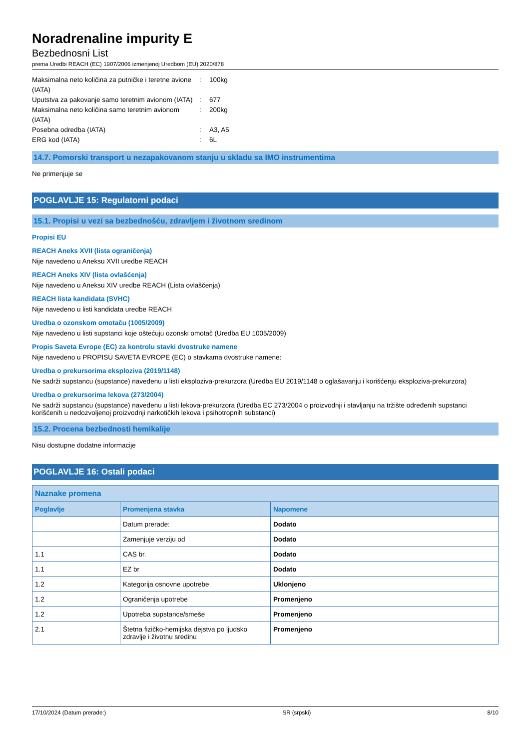Noradrenaline impurity E
Bezbednosni List
prema Uredbi REACH (EC) 1907/2006 izmenjenoj Uredbom (EU) 2020/878
Maksimalna neto količina za putničke i teretne avione (IATA)
: 100kg
Uputstva za pakovanje samo teretnim avionom (IATA)
: 677
Maksimalna neto količina samo teretnim avionom (IATA)
: 200kg
Posebna odredba (IATA) : A3, A5
ERG kod (IATA) : 6L
14.7. Pomorski transport u nezapakovanom stanju u skladu sa IMO instrumentima
Ne primenjuje se
POGLAVLJE 15: Regulatorni podaci
15.1. Propisi u vezi sa bezbednošću, zdravljem i životnom sredinom
Propisi EU
REACH Aneks XVII (lista ograničenja)
Nije navedeno u Aneksu XVII uredbe REACH
REACH Aneks XIV (lista ovlašćenja)
Nije navedeno u Aneksu XIV uredbe REACH (Lista ovlašćenja)
REACH lista kandidata (SVHC)
Nije navedeno u listi kandidata uredbe REACH
Uredba o ozonskom omotaču (1005/2009)
Nije navedeno u listi supstanci koje oštećuju ozonski omotač (Uredba EU 1005/2009)
Propis Saveta Evrope (EC) za kontrolu stavki dvostruke namene
Nije navedeno u PROPISU SAVETA EVROPE (EC) o stavkama dvostruke namene:
Uredba o prekursorima eksploziva (2019/1148)
Ne sadrži supstancu (supstance) navedenu u listi eksploziva-prekurzora (Uredba EU 2019/1148 o oglašavanju i korišćenju eksploziva-prekurzora)
Uredba o prekursorima lekova (273/2004)
Ne sadrži supstancu (supstance) navedenu u listi lekova-prekurzora (Uredba EC 273/2004 o proizvodnji i stavljanju na tržište određenih supstanci korišćenih u nedozvoljenoj proizvodnji narkotičkih lekova i psihotropnih substanci)
15.2. Procena bezbednosti hemikalije
Nisu dostupne dodatne informacije
POGLAVLJE 16: Ostali podaci
| Naznake promena | | |
| --- | --- | --- |
| Poglavlje | Promenjena stavka | Napomene |
| | Datum prerade: | Dodato |
| | Zamenjuje verziju od | Dodato |
| 1.1 | CAS br. | Dodato |
| 1.1 | EZ br | Dodato |
| 1.2 | Kategorija osnovne upotrebe | Uklonjeno |
| 1.2 | Ograničenja upotrebe | Promenjeno |
| 1.2 | Upotreba supstance/smeše | Promenjeno |
| 2.1 | Štetna fizičko-hemijska dejstva po ljudsko zdravlje i životnu sredinu | Promenjeno |
17/10/2024 (Datum prerade:) SR (srpski) 8/10